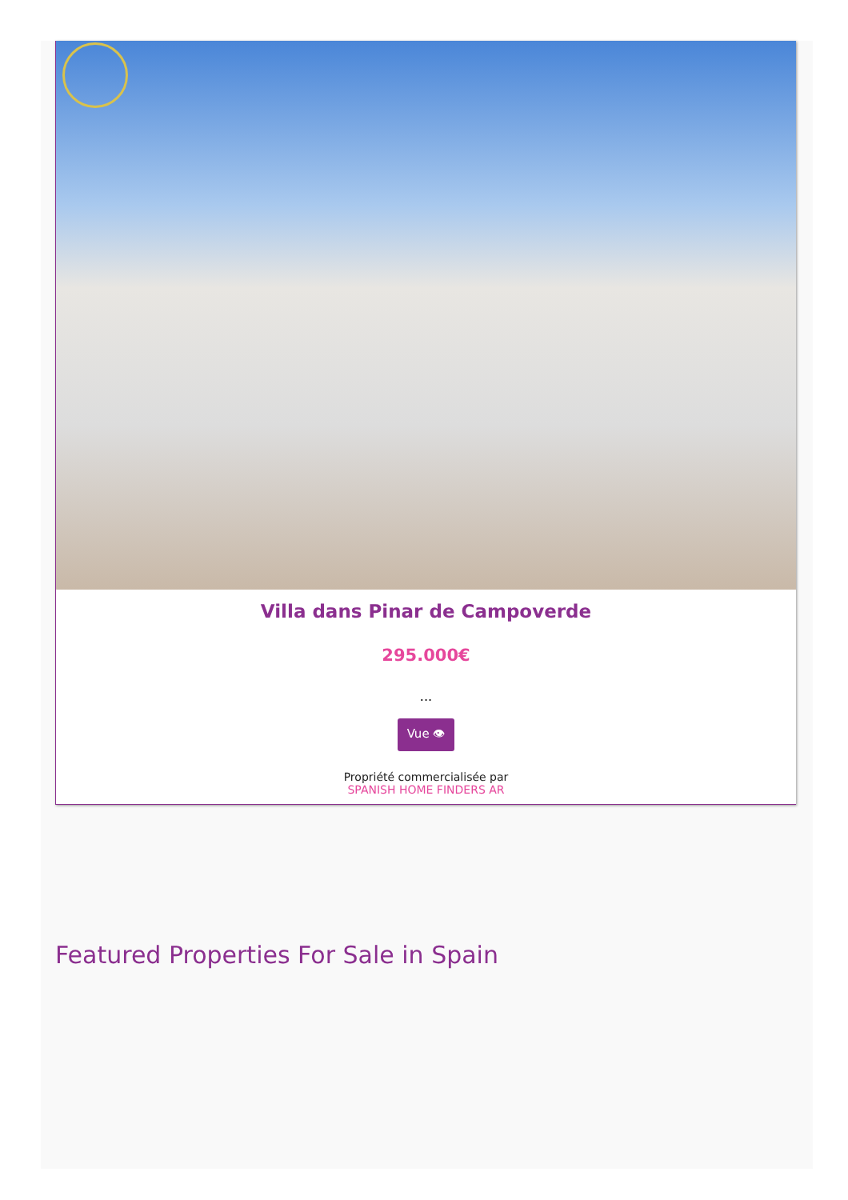Villa dans Pinar de Campoverde
295.000€
...
Vue 👁
Propriété commercialisée par
SPANISH HOME FINDERS AR
Featured Properties For Sale in Spain